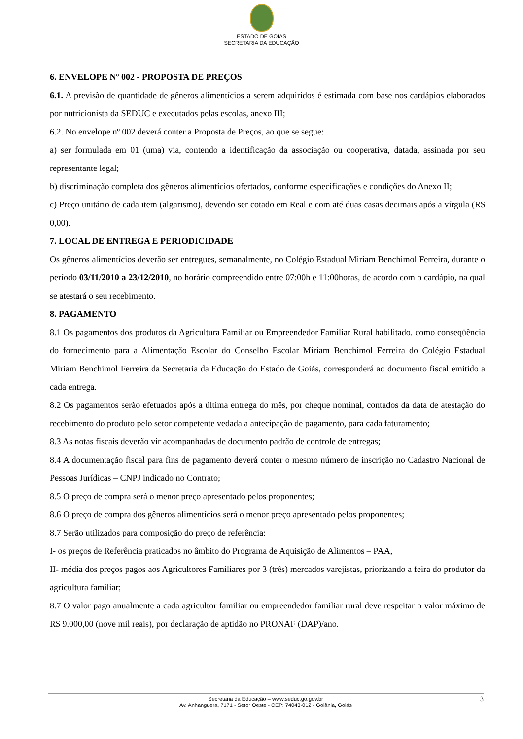ESTADO DE GOIÁS
SECRETARIA DA EDUCAÇÃO
6. ENVELOPE Nº 002 - PROPOSTA DE PREÇOS
6.1. A previsão de quantidade de gêneros alimentícios a serem adquiridos é estimada com base nos cardápios elaborados por nutricionista da SEDUC e executados pelas escolas, anexo III;
6.2. No envelope nº 002 deverá conter a Proposta de Preços, ao que se segue:
a) ser formulada em 01 (uma) via, contendo a identificação da associação ou cooperativa, datada, assinada por seu representante legal;
b) discriminação completa dos gêneros alimentícios ofertados, conforme especificações e condições do Anexo II;
c) Preço unitário de cada item (algarismo), devendo ser cotado em Real e com até duas casas decimais após a vírgula (R$ 0,00).
7. LOCAL DE ENTREGA E PERIODICIDADE
Os gêneros alimentícios deverão ser entregues, semanalmente, no Colégio Estadual Miriam Benchimol Ferreira, durante o período 03/11/2010 a 23/12/2010, no horário compreendido entre 07:00h e 11:00horas, de acordo com o cardápio, na qual se atestará o seu recebimento.
8. PAGAMENTO
8.1 Os pagamentos dos produtos da Agricultura Familiar ou Empreendedor Familiar Rural habilitado, como conseqüência do fornecimento para a Alimentação Escolar do Conselho Escolar Miriam Benchimol Ferreira do Colégio Estadual Miriam Benchimol Ferreira da Secretaria da Educação do Estado de Goiás, corresponderá ao documento fiscal emitido a cada entrega.
8.2 Os pagamentos serão efetuados após a última entrega do mês, por cheque nominal, contados da data de atestação do recebimento do produto pelo setor competente vedada a antecipação de pagamento, para cada faturamento;
8.3 As notas fiscais deverão vir acompanhadas de documento padrão de controle de entregas;
8.4 A documentação fiscal para fins de pagamento deverá conter o mesmo número de inscrição no Cadastro Nacional de Pessoas Jurídicas – CNPJ indicado no Contrato;
8.5 O preço de compra será o menor preço apresentado pelos proponentes;
8.6 O preço de compra dos gêneros alimentícios será o menor preço apresentado pelos proponentes;
8.7 Serão utilizados para composição do preço de referência:
I- os preços de Referência praticados no âmbito do Programa de Aquisição de Alimentos – PAA,
II- média dos preços pagos aos Agricultores Familiares por 3 (três) mercados varejistas, priorizando a feira do produtor da agricultura familiar;
8.7 O valor pago anualmente a cada agricultor familiar ou empreendedor familiar rural deve respeitar o valor máximo de R$ 9.000,00 (nove mil reais), por declaração de aptidão no PRONAF (DAP)/ano.
Secretaria da Educação – www.seduc.go.gov.br
Av. Anhanguera, 7171 - Setor Oeste - CEP: 74043-012 - Goiânia, Goiás
3